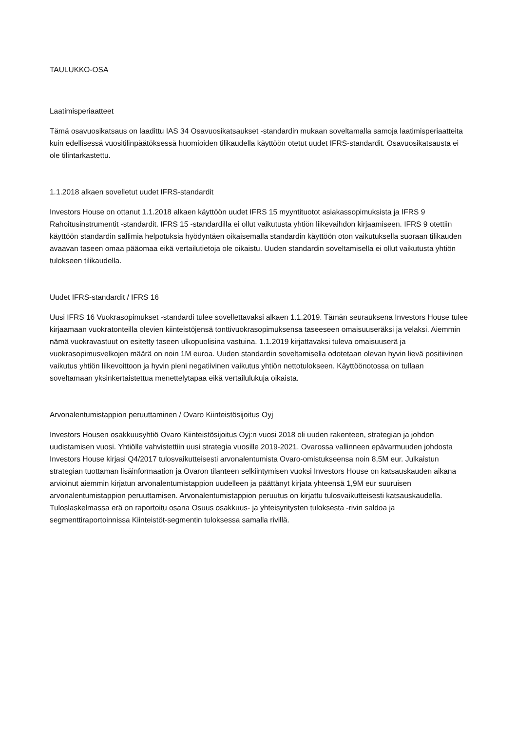TAULUKKO-OSA
Laatimisperiaatteet
Tämä osavuosikatsaus on laadittu IAS 34 Osavuosikatsaukset -standardin mukaan soveltamalla samoja laatimisperiaatteita kuin edellisessä vuositilinpäätöksessä huomioiden tilikaudella käyttöön otetut uudet IFRS-standardit. Osavuosikatsausta ei ole tilintarkastettu.
1.1.2018 alkaen sovelletut uudet IFRS-standardit
Investors House on ottanut 1.1.2018 alkaen käyttöön uudet IFRS 15 myyntituotot asiakassopimuksista ja IFRS 9 Rahoitusinstrumentit -standardit. IFRS 15 -standardilla ei ollut vaikutusta yhtiön liikevaihdon kirjaamiseen. IFRS 9 otettiin käyttöön standardin sallimia helpotuksia hyödyntäen oikaisemalla standardin käyttöön oton vaikutuksella suoraan tilikauden avaavan taseen omaa pääomaa eikä vertailutietoja ole oikaistu. Uuden standardin soveltamisella ei ollut vaikutusta yhtiön tulokseen tilikaudella.
Uudet IFRS-standardit / IFRS 16
Uusi IFRS 16 Vuokrasopimukset -standardi tulee sovellettavaksi alkaen 1.1.2019. Tämän seurauksena Investors House tulee kirjaamaan vuokratonteilla olevien kiinteistöjensä tonttivuokrasopimuksensa taseeseen omaisuuseräksi ja velaksi. Aiemmin nämä vuokravastuut on esitetty taseen ulkopuolisina vastuina. 1.1.2019 kirjattavaksi tuleva omaisuuserä ja vuokrasopimusvelkojen määrä on noin 1M euroa. Uuden standardin soveltamisella odotetaan olevan hyvin lievä positiivinen vaikutus yhtiön liikevoittoon ja hyvin pieni negatiivinen vaikutus yhtiön nettotulokseen. Käyttöönotossa on tullaan soveltamaan yksinkertaistettua menettelytapaa eikä vertailulukuja oikaista.
Arvonalentumistappion peruuttaminen / Ovaro Kiinteistösijoitus Oyj
Investors Housen osakkuusyhtiö Ovaro Kiinteistösijoitus Oyj:n vuosi 2018 oli uuden rakenteen, strategian ja johdon uudistamisen vuosi. Yhtiölle vahvistettiin uusi strategia vuosille 2019-2021. Ovarossa vallinneen epävarmuuden johdosta Investors House kirjasi Q4/2017 tulosvaikutteisesti arvonalentumista Ovaro-omistukseensa noin 8,5M eur. Julkaistun strategian tuottaman lisäinformaation ja Ovaron tilanteen selkiintymisen vuoksi Investors House on katsauskauden aikana arvioinut aiemmin kirjatun arvonalentumistappion uudelleen ja päättänyt kirjata yhteensä 1,9M eur suuruisen arvonalentumistappion peruuttamisen. Arvonalentumistappion peruutus on kirjattu tulosvaikutteisesti katsauskaudella. Tuloslaskelmassa erä on raportoitu osana Osuus osakkuus- ja yhteisyritysten tuloksesta -rivin saldoa ja segmenttiraportoinnissa Kiinteistöt-segmentin tuloksessa samalla rivillä.